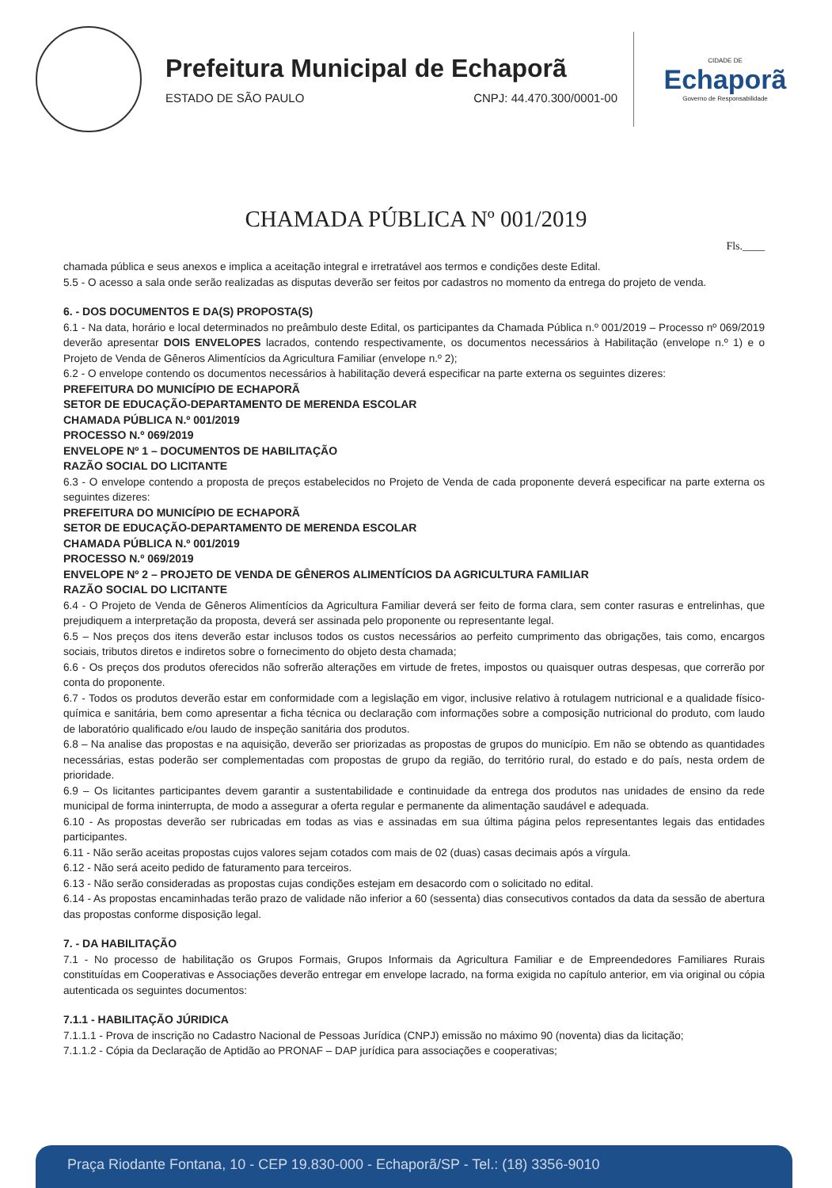Prefeitura Municipal de Echaporã
ESTADO DE SÃO PAULO CNPJ: 44.470.300/0001-00
CIDADE DE
Echaporã
Governo de Responsabilidade
CHAMADA PÚBLICA Nº 001/2019
Fls.____
chamada pública e seus anexos e implica a aceitação integral e irretratável aos termos e condições deste Edital.
5.5 - O acesso a sala onde serão realizadas as disputas deverão ser feitos por cadastros no momento da entrega do projeto de venda.
6. - DOS DOCUMENTOS E DA(S) PROPOSTA(S)
6.1 - Na data, horário e local determinados no preâmbulo deste Edital, os participantes da Chamada Pública n.º 001/2019 – Processo nº 069/2019 deverão apresentar DOIS ENVELOPES lacrados, contendo respectivamente, os documentos necessários à Habilitação (envelope n.º 1) e o Projeto de Venda de Gêneros Alimentícios da Agricultura Familiar (envelope n.º 2);
6.2 - O envelope contendo os documentos necessários à habilitação deverá especificar na parte externa os seguintes dizeres:
PREFEITURA DO MUNICÍPIO DE ECHAPORÃ
SETOR DE EDUCAÇÃO-DEPARTAMENTO DE MERENDA ESCOLAR
CHAMADA PÚBLICA N.º 001/2019
PROCESSO N.º 069/2019
ENVELOPE Nº 1 – DOCUMENTOS DE HABILITAÇÃO
RAZÃO SOCIAL DO LICITANTE
6.3 - O envelope contendo a proposta de preços estabelecidos no Projeto de Venda de cada proponente deverá especificar na parte externa os seguintes dizeres:
PREFEITURA DO MUNICÍPIO DE ECHAPORÃ
SETOR DE EDUCAÇÃO-DEPARTAMENTO DE MERENDA ESCOLAR
CHAMADA PÚBLICA N.º 001/2019
PROCESSO N.º 069/2019
ENVELOPE Nº 2 – PROJETO DE VENDA DE GÊNEROS ALIMENTÍCIOS DA AGRICULTURA FAMILIAR
RAZÃO SOCIAL DO LICITANTE
6.4 - O Projeto de Venda de Gêneros Alimentícios da Agricultura Familiar deverá ser feito de forma clara, sem conter rasuras e entrelinhas, que prejudiquem a interpretação da proposta, deverá ser assinada pelo proponente ou representante legal.
6.5 – Nos preços dos itens deverão estar inclusos todos os custos necessários ao perfeito cumprimento das obrigações, tais como, encargos sociais, tributos diretos e indiretos sobre o fornecimento do objeto desta chamada;
6.6 - Os preços dos produtos oferecidos não sofrerão alterações em virtude de fretes, impostos ou quaisquer outras despesas, que correrão por conta do proponente.
6.7 - Todos os produtos deverão estar em conformidade com a legislação em vigor, inclusive relativo à rotulagem nutricional e a qualidade físico-química e sanitária, bem como apresentar a ficha técnica ou declaração com informações sobre a composição nutricional do produto, com laudo de laboratório qualificado e/ou laudo de inspeção sanitária dos produtos.
6.8 – Na analise das propostas e na aquisição, deverão ser priorizadas as propostas de grupos do município. Em não se obtendo as quantidades necessárias, estas poderão ser complementadas com propostas de grupo da região, do território rural, do estado e do país, nesta ordem de prioridade.
6.9 – Os licitantes participantes devem garantir a sustentabilidade e continuidade da entrega dos produtos nas unidades de ensino da rede municipal de forma ininterrupta, de modo a assegurar a oferta regular e permanente da alimentação saudável e adequada.
6.10 - As propostas deverão ser rubricadas em todas as vias e assinadas em sua última página pelos representantes legais das entidades participantes.
6.11 - Não serão aceitas propostas cujos valores sejam cotados com mais de 02 (duas) casas decimais após a vírgula.
6.12 - Não será aceito pedido de faturamento para terceiros.
6.13 - Não serão consideradas as propostas cujas condições estejam em desacordo com o solicitado no edital.
6.14 - As propostas encaminhadas terão prazo de validade não inferior a 60 (sessenta) dias consecutivos contados da data da sessão de abertura das propostas conforme disposição legal.
7. - DA HABILITAÇÃO
7.1 - No processo de habilitação os Grupos Formais, Grupos Informais da Agricultura Familiar e de Empreendedores Familiares Rurais constituídas em Cooperativas e Associações deverão entregar em envelope lacrado, na forma exigida no capítulo anterior, em via original ou cópia autenticada os seguintes documentos:
7.1.1 - HABILITAÇÃO JÚRIDICA
7.1.1.1 - Prova de inscrição no Cadastro Nacional de Pessoas Jurídica (CNPJ) emissão no máximo 90 (noventa) dias da licitação;
7.1.1.2 - Cópia da Declaração de Aptidão ao PRONAF – DAP jurídica para associações e cooperativas;
Praça Riodante Fontana, 10 - CEP 19.830-000 - Echaporã/SP - Tel.: (18) 3356-9010